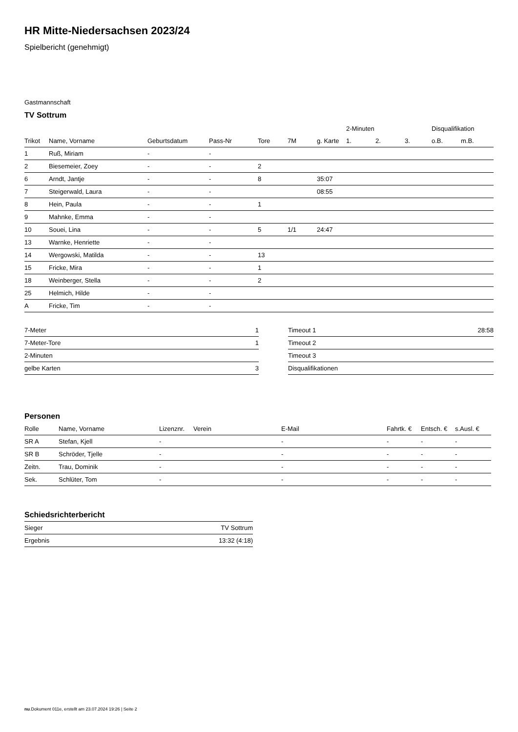HR Mitte-Niedersachsen 2023/24
Spielbericht (genehmigt)
Gastmannschaft
TV Sottrum
| | | | | | | | 2-Minuten | | | Disqualifikation | |
| --- | --- | --- | --- | --- | --- | --- | --- | --- | --- | --- | --- |
| Trikot | Name, Vorname | Geburtsdatum | Pass-Nr | Tore | 7M | g. Karte | 1. | 2. | 3. | o.B. | m.B. |
| 1 | Ruß, Miriam | - | - | | | | | | | | |
| 2 | Biesemeier, Zoey | - | - | 2 | | | | | | | |
| 6 | Arndt, Jantje | - | - | 8 | | 35:07 | | | | | |
| 7 | Steigerwald, Laura | - | - | | | 08:55 | | | | | |
| 8 | Hein, Paula | - | - | 1 | | | | | | | |
| 9 | Mahnke, Emma | - | - | | | | | | | | |
| 10 | Souei, Lina | - | - | 5 | 1/1 | 24:47 | | | | | |
| 13 | Warnke, Henriette | - | - | | | | | | | | |
| 14 | Wergowski, Matilda | - | - | 13 | | | | | | | |
| 15 | Fricke, Mira | - | - | 1 | | | | | | | |
| 18 | Weinberger, Stella | - | - | 2 | | | | | | | |
| 25 | Helmich, Hilde | - | - | | | | | | | | |
| A | Fricke, Tim | - | - | | | | | | | | |
| 7-Meter | 1 |
| 7-Meter-Tore | 1 |
| 2-Minuten | |
| gelbe Karten | 3 |
| Timeout 1 | 28:58 |
| Timeout 2 | |
| Timeout 3 | |
| Disqualifikationen | |
Personen
| Rolle | Name, Vorname | Lizenznr. | Verein | E-Mail | Fahrtk. € | Entsch. € | s.Ausl. € |
| --- | --- | --- | --- | --- | --- | --- | --- |
| SR A | Stefan, Kjell | - | | - | - | - | - |
| SR B | Schröder, Tjelle | - | | - | - | - | - |
| Zeitn. | Trau, Dominik | - | | - | - | - | - |
| Sek. | Schlüter, Tom | - | | - | - | - | - |
Schiedsrichterbericht
| Sieger | TV Sottrum |
| Ergebnis | 13:32 (4:18) |
nu.Dokument 011e, erstellt am 23.07.2024 19:26 | Seite 2